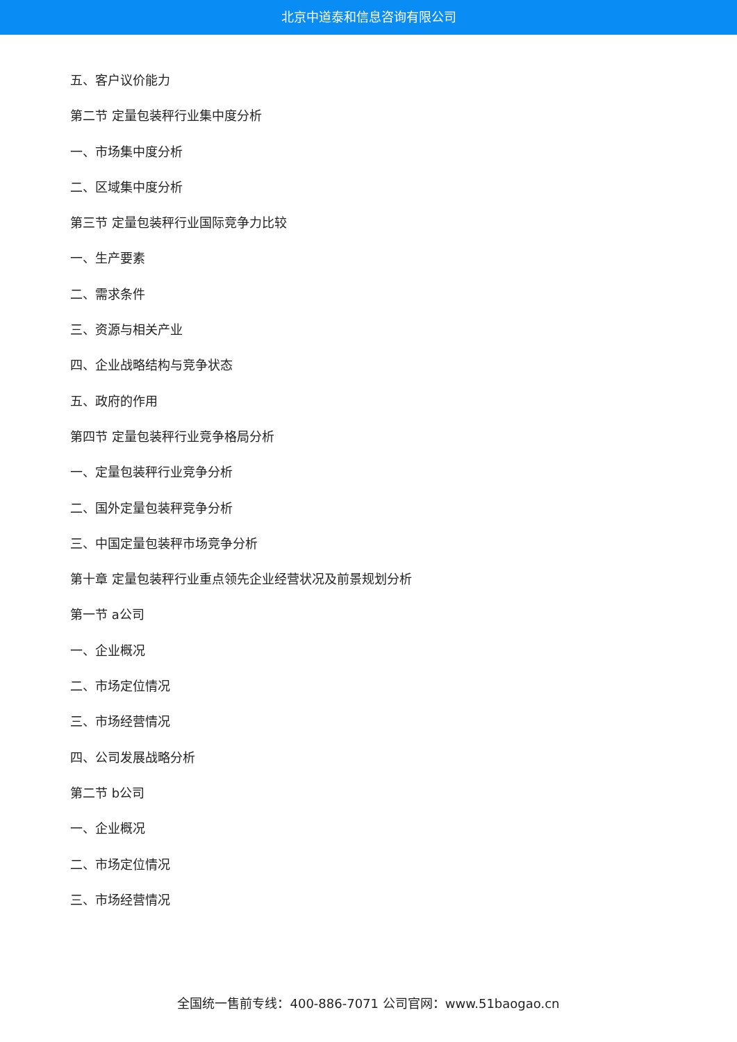北京中道泰和信息咨询有限公司
五、客户议价能力
第二节 定量包装秤行业集中度分析
一、市场集中度分析
二、区域集中度分析
第三节 定量包装秤行业国际竞争力比较
一、生产要素
二、需求条件
三、资源与相关产业
四、企业战略结构与竞争状态
五、政府的作用
第四节 定量包装秤行业竞争格局分析
一、定量包装秤行业竞争分析
二、国外定量包装秤竞争分析
三、中国定量包装秤市场竞争分析
第十章 定量包装秤行业重点领先企业经营状况及前景规划分析
第一节 a公司
一、企业概况
二、市场定位情况
三、市场经营情况
四、公司发展战略分析
第二节 b公司
一、企业概况
二、市场定位情况
三、市场经营情况
全国统一售前专线：400-886-7071 公司官网：www.51baogao.cn